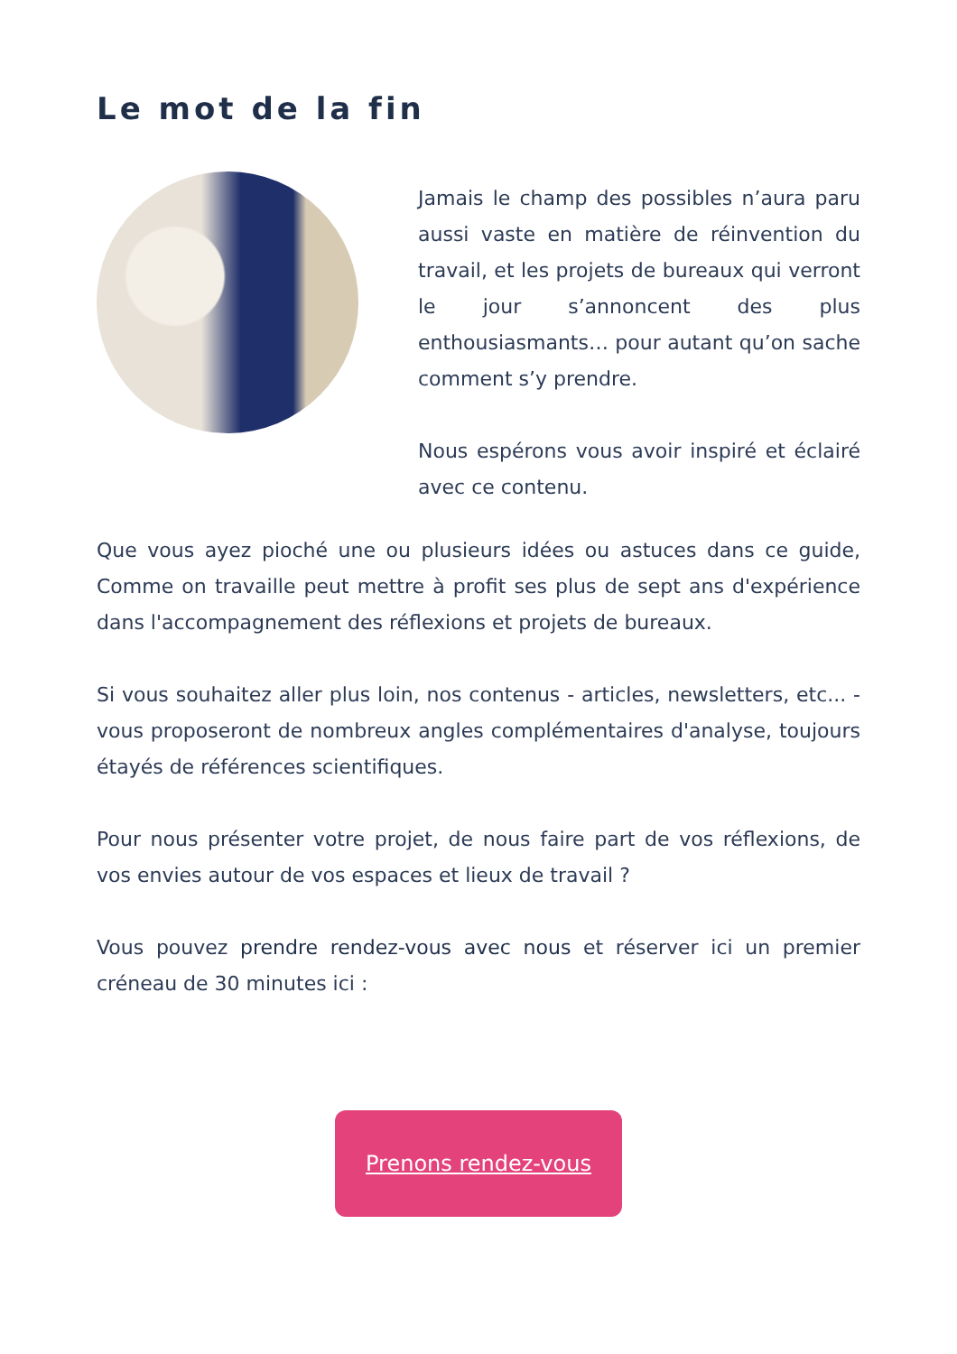Le mot de la fin
Jamais le champ des possibles n’aura paru aussi vaste en matière de réinvention du travail, et les projets de bureaux qui verront le jour s’annoncent des plus enthousiasmants… pour autant qu’on sache comment s’y prendre.
Nous espérons vous avoir inspiré et éclairé avec ce contenu.
Que vous ayez pioché une ou plusieurs idées ou astuces dans ce guide, Comme on travaille peut mettre à profit ses plus de sept ans d'expérience dans l'accompagnement des réflexions et projets de bureaux.
Si vous souhaitez aller plus loin, nos contenus - articles, newsletters, etc... - vous proposeront de nombreux angles complémentaires d'analyse, toujours étayés de références scientifiques.
Pour nous présenter votre projet, de nous faire part de vos réflexions, de vos envies autour de vos espaces et lieux de travail ?
Vous pouvez prendre rendez-vous avec nous et réserver ici un premier créneau de 30 minutes ici :
Prenons rendez-vous